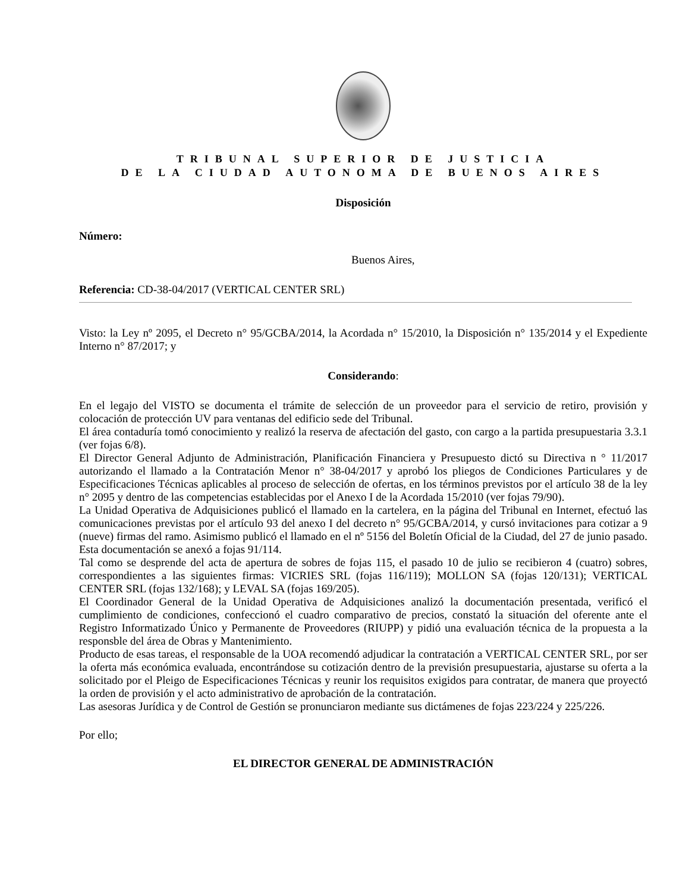TRIBUNAL SUPERIOR DE JUSTICIA
DE LA CIUDAD AUTONOMA DE BUENOS AIRES
Disposición
Número:
Buenos Aires,
Referencia: CD-38-04/2017 (VERTICAL CENTER SRL)
Visto: la Ley nº 2095, el Decreto n° 95/GCBA/2014, la Acordada n° 15/2010, la Disposición n° 135/2014 y el Expediente Interno n° 87/2017; y
Considerando:
En el legajo del VISTO se documenta el trámite de selección de un proveedor para el servicio de retiro, provisión y colocación de protección UV para ventanas del edificio sede del Tribunal.
El área contaduría tomó conocimiento y realizó la reserva de afectación del gasto, con cargo a la partida presupuestaria 3.3.1 (ver fojas 6/8).
El Director General Adjunto de Administración, Planificación Financiera y Presupuesto dictó su Directiva n ° 11/2017 autorizando el llamado a la Contratación Menor n° 38-04/2017 y aprobó los pliegos de Condiciones Particulares y de Especificaciones Técnicas aplicables al proceso de selección de ofertas, en los términos previstos por el artículo 38 de la ley n° 2095 y dentro de las competencias establecidas por el Anexo I de la Acordada 15/2010 (ver fojas 79/90).
La Unidad Operativa de Adquisiciones publicó el llamado en la cartelera, en la página del Tribunal en Internet, efectuó las comunicaciones previstas por el artículo 93 del anexo I del decreto n° 95/GCBA/2014, y cursó invitaciones para cotizar a 9 (nueve) firmas del ramo. Asimismo publicó el llamado en el nº 5156 del Boletín Oficial de la Ciudad, del 27 de junio pasado. Esta documentación se anexó a fojas 91/114.
Tal como se desprende del acta de apertura de sobres de fojas 115, el pasado 10 de julio se recibieron 4 (cuatro) sobres, correspondientes a las siguientes firmas: VICRIES SRL (fojas 116/119); MOLLON SA (fojas 120/131); VERTICAL CENTER SRL (fojas 132/168); y LEVAL SA (fojas 169/205).
El Coordinador General de la Unidad Operativa de Adquisiciones analizó la documentación presentada, verificó el cumplimiento de condiciones, confeccionó el cuadro comparativo de precios, constató la situación del oferente ante el Registro Informatizado Único y Permanente de Proveedores (RIUPP) y pidió una evaluación técnica de la propuesta a la responsble del área de Obras y Mantenimiento.
Producto de esas tareas, el responsable de la UOA recomendó adjudicar la contratación a VERTICAL CENTER SRL, por ser la oferta más económica evaluada, encontrándose su cotización dentro de la previsión presupuestaria, ajustarse su oferta a la solicitado por el Pleigo de Especificaciones Técnicas y reunir los requisitos exigidos para contratar, de manera que proyectó la orden de provisión y el acto administrativo de aprobación de la contratación.
Las asesoras Jurídica y de Control de Gestión se pronunciaron mediante sus dictámenes de fojas 223/224 y 225/226.
Por ello;
EL DIRECTOR GENERAL DE ADMINISTRACIÓN